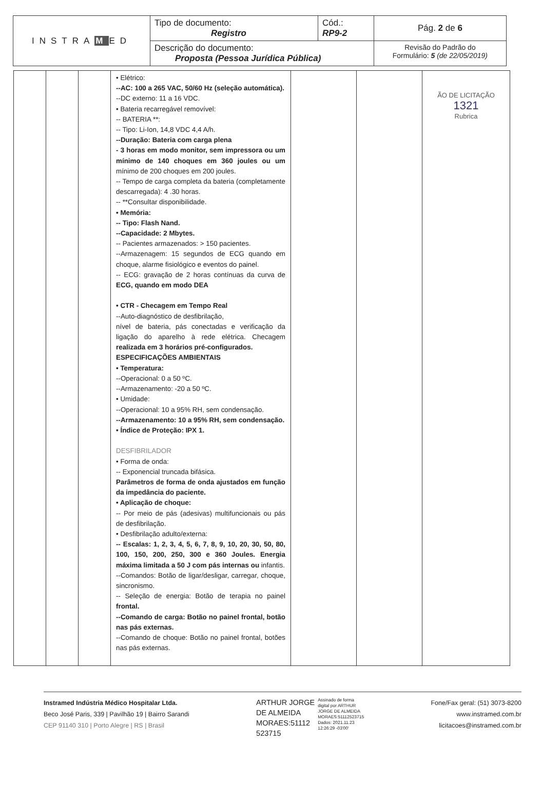| INSTRA M ED | Tipo de documento: Registro | Cód.: RP9-2 | Pág. 2 de 6 |
| | Descrição do documento: Proposta (Pessoa Jurídica Pública) | | Revisão do Padrão do Formulário: 5 (de 22/05/2019) |
| | | | • Elétrico: --AC: 100 a 265 VAC, 50/60 Hz (seleção automática). --DC externo: 11 a 16 VDC. • Bateria recarregável removível: -- BATERIA **: -- Tipo: Li-Ion, 14,8 VDC 4,4 A/h. --Duração: Bateria com carga plena - 3 horas em modo monitor, sem impressora ou um mínimo de 140 choques em 360 joules ou um mínimo de 200 choques em 200 joules. -- Tempo de carga completa da bateria (completamente descarregada): 4 .30 horas. -- **Consultar disponibilidade. • Memória: -- Tipo: Flash Nand. --Capacidade: 2 Mbytes. -- Pacientes armazenados: > 150 pacientes. --Armazenagem: 15 segundos de ECG quando em choque, alarme fisiológico e eventos do painel. -- ECG: gravação de 2 horas contínuas da curva de ECG, quando em modo DEA • CTR - Checagem em Tempo Real --Auto-diagnóstico de desfibrilação, nível de bateria, pás conectadas e verificação da ligação do aparelho à rede elétrica. Checagem realizada em 3 horários pré-configurados. ESPECIFICAÇÕES AMBIENTAIS • Temperatura: --Operacional: 0 a 50 ºC. --Armazenamento: -20 a 50 ºC. • Umidade: --Operacional: 10 a 95% RH, sem condensação. --Armazenamento: 10 a 95% RH, sem condensação. • Índice de Proteção: IPX 1. DESFIBRILADOR • Forma de onda: -- Exponencial truncada bifásica. Parâmetros de forma de onda ajustados em função da impedância do paciente. • Aplicação de choque: -- Por meio de pás (adesivas) multifuncionais ou pás de desfibrilação. • Desfibrilação adulto/externa: -- Escalas: 1, 2, 3, 4, 5, 6, 7, 8, 9, 10, 20, 30, 50, 80, 100, 150, 200, 250, 300 e 360 Joules. Energia máxima limitada a 50 J com pás internas ou infantis. --Comandos: Botão de ligar/desligar, carregar, choque, sincronismo. -- Seleção de energia: Botão de terapia no painel frontal. --Comando de carga: Botão no painel frontal, botão nas pás externas. --Comando de choque: Botão no painel frontal, botões nas pás externas. | | | ÃO DE LICITAÇÃO 1321 Rubrica |
Instramed Indústria Médico Hospitalar Ltda.
Beco José Paris, 339 | Pavilhão 19 | Bairro Sarandi
CEP 91140 310 | Porto Alegre | RS | Brasil
ARTHUR JORGE
DE ALMEIDA
MORAES:51112
523715
Assinado de forma
digital por ARTHUR
JORGE DE ALMEIDA
MORAES:51112523715
Dados: 2021.11.23
12:26:29 -03'00'
Fone/Fax geral: (51) 3073-8200
www.instramed.com.br
licitacoes@instramed.com.br